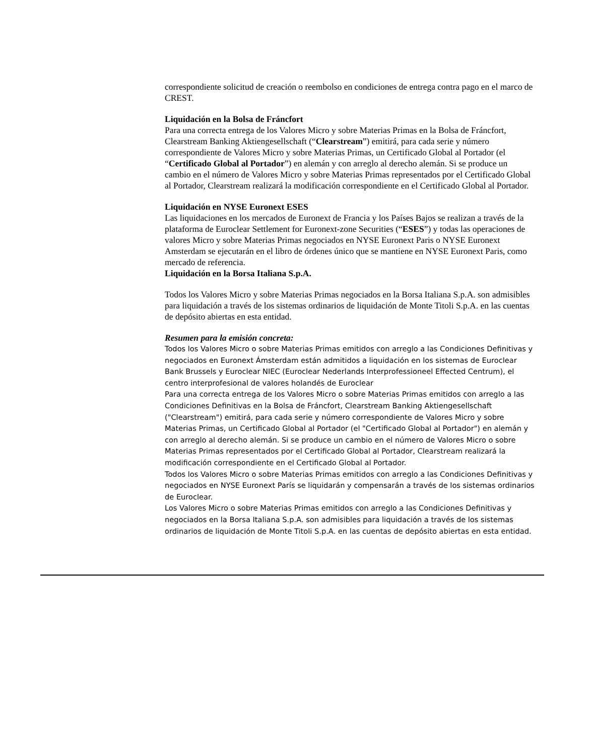correspondiente solicitud de creación o reembolso en condiciones de entrega contra pago en el marco de CREST.
Liquidación en la Bolsa de Fráncfort
Para una correcta entrega de los Valores Micro y sobre Materias Primas en la Bolsa de Fráncfort, Clearstream Banking Aktiengesellschaft (“Clearstream”) emitirá, para cada serie y número correspondiente de Valores Micro y sobre Materias Primas, un Certificado Global al Portador (el “Certificado Global al Portador”) en alemán y con arreglo al derecho alemán. Si se produce un cambio en el número de Valores Micro y sobre Materias Primas representados por el Certificado Global al Portador, Clearstream realizará la modificación correspondiente en el Certificado Global al Portador.
Liquidación en NYSE Euronext ESES
Las liquidaciones en los mercados de Euronext de Francia y los Países Bajos se realizan a través de la plataforma de Euroclear Settlement for Euronext-zone Securities (“ESES”) y todas las operaciones de valores Micro y sobre Materias Primas negociados en NYSE Euronext Paris o NYSE Euronext Amsterdam se ejecutarán en el libro de órdenes único que se mantiene en NYSE Euronext Paris, como mercado de referencia.
Liquidación en la Borsa Italiana S.p.A.
Todos los Valores Micro y sobre Materias Primas negociados en la Borsa Italiana S.p.A. son admisibles para liquidación a través de los sistemas ordinarios de liquidación de Monte Titoli S.p.A. en las cuentas de depósito abiertas en esta entidad.
Resumen para la emisión concreta:
Todos los Valores Micro o sobre Materias Primas emitidos con arreglo a las Condiciones Definitivas y negociados en Euronext Ámsterdam están admitidos a liquidación en los sistemas de Euroclear Bank Brussels y Euroclear NIEC (Euroclear Nederlands Interprofessioneel Effected Centrum), el centro interprofesional de valores holandés de Euroclear
Para una correcta entrega de los Valores Micro o sobre Materias Primas emitidos con arreglo a las Condiciones Definitivas en la Bolsa de Fráncfort, Clearstream Banking Aktiengesellschaft ("Clearstream") emitirá, para cada serie y número correspondiente de Valores Micro y sobre Materias Primas, un Certificado Global al Portador (el "Certificado Global al Portador") en alemán y con arreglo al derecho alemán. Si se produce un cambio en el número de Valores Micro o sobre Materias Primas representados por el Certificado Global al Portador, Clearstream realizará la modificación correspondiente en el Certificado Global al Portador.
Todos los Valores Micro o sobre Materias Primas emitidos con arreglo a las Condiciones Definitivas y negociados en NYSE Euronext París se liquidarán y compensarán a través de los sistemas ordinarios de Euroclear.
Los Valores Micro o sobre Materias Primas emitidos con arreglo a las Condiciones Definitivas y negociados en la Borsa Italiana S.p.A. son admisibles para liquidación a través de los sistemas ordinarios de liquidación de Monte Titoli S.p.A. en las cuentas de depósito abiertas en esta entidad.